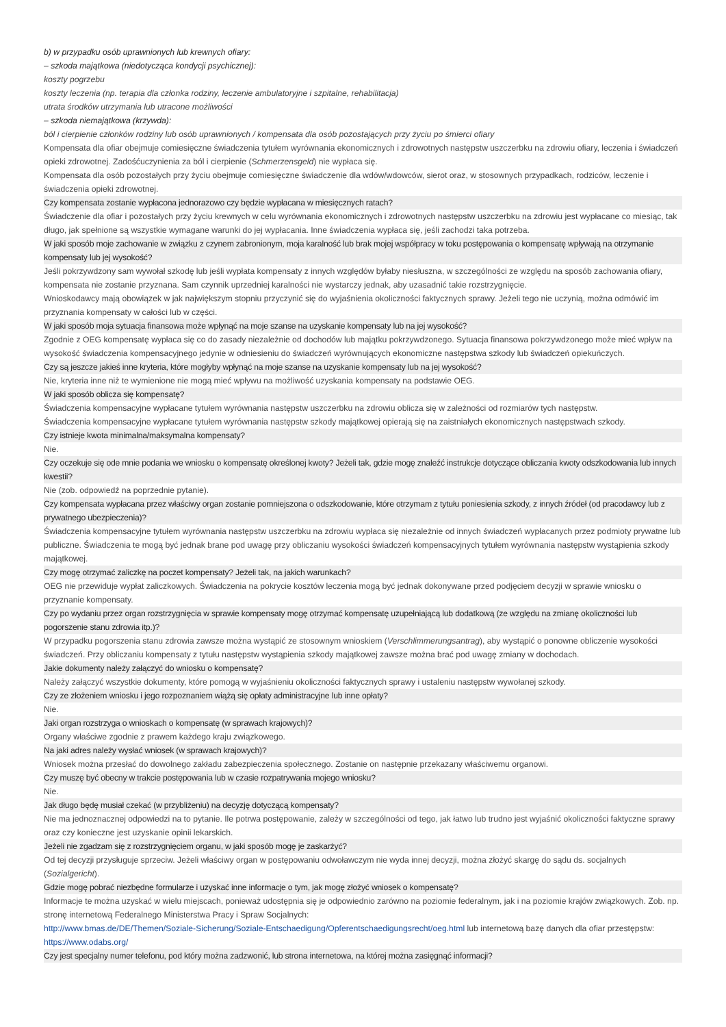b) w przypadku osób uprawnionych lub krewnych ofiary:
– szkoda majątkowa (niedotycząca kondycji psychicznej):
koszty pogrzebu
koszty leczenia (np. terapia dla członka rodziny, leczenie ambulatoryjne i szpitalne, rehabilitacja)
utrata środków utrzymania lub utracone możliwości
– szkoda niemajątkowa (krzywda):
ból i cierpienie członków rodziny lub osób uprawnionych / kompensata dla osób pozostających przy życiu po śmierci ofiary
Kompensata dla ofiar obejmuje comiesięczne świadczenia tytułem wyrównania ekonomicznych i zdrowotnych następstw uszczerbku na zdrowiu ofiary, leczenia i świadczeń opieki zdrowotnej. Zadośćuczynienia za ból i cierpienie (Schmerzensgeld) nie wypłaca się.
Kompensata dla osób pozostałych przy życiu obejmuje comiesięczne świadczenie dla wdów/wdowców, sierot oraz, w stosownych przypadkach, rodziców, leczenie i świadczenia opieki zdrowotnej.
Czy kompensata zostanie wypłacona jednorazowo czy będzie wypłacana w miesięcznych ratach?
Świadczenie dla ofiar i pozostałych przy życiu krewnych w celu wyrównania ekonomicznych i zdrowotnych następstw uszczerbku na zdrowiu jest wypłacane co miesiąc, tak długo, jak spełnione są wszystkie wymagane warunki do jej wypłacania. Inne świadczenia wypłaca się, jeśli zachodzi taka potrzeba.
W jaki sposób moje zachowanie w związku z czynem zabronionym, moja karalność lub brak mojej współpracy w toku postępowania o kompensatę wpływają na otrzymanie kompensaty lub jej wysokość?
Jeśli pokrzywdzony sam wywołał szkodę lub jeśli wypłata kompensaty z innych względów byłaby niesłuszna, w szczególności ze względu na sposób zachowania ofiary, kompensata nie zostanie przyznana. Sam czynnik uprzedniej karalności nie wystarczy jednak, aby uzasadnić takie rozstrzygnięcie.
Wnioskodawcy mają obowiązek w jak największym stopniu przyczynić się do wyjaśnienia okoliczności faktycznych sprawy. Jeżeli tego nie uczynią, można odmówić im przyznania kompensaty w całości lub w części.
W jaki sposób moja sytuacja finansowa może wpłynąć na moje szanse na uzyskanie kompensaty lub na jej wysokość?
Zgodnie z OEG kompensatę wypłaca się co do zasady niezależnie od dochodów lub majątku pokrzywdzonego. Sytuacja finansowa pokrzywdzonego może mieć wpływ na wysokość świadczenia kompensacyjnego jedynie w odniesieniu do świadczeń wyrównujących ekonomiczne następstwa szkody lub świadczeń opiekuńczych.
Czy są jeszcze jakieś inne kryteria, które mogłyby wpłynąć na moje szanse na uzyskanie kompensaty lub na jej wysokość?
Nie, kryteria inne niż te wymienione nie mogą mieć wpływu na możliwość uzyskania kompensaty na podstawie OEG.
W jaki sposób oblicza się kompensatę?
Świadczenia kompensacyjne wypłacane tytułem wyrównania następstw uszczerbku na zdrowiu oblicza się w zależności od rozmiarów tych następstw.
Świadczenia kompensacyjne wypłacane tytułem wyrównania następstw szkody majątkowej opierają się na zaistniałych ekonomicznych następstwach szkody.
Czy istnieje kwota minimalna/maksymalna kompensaty?
Nie.
Czy oczekuje się ode mnie podania we wniosku o kompensatę określonej kwoty? Jeżeli tak, gdzie mogę znaleźć instrukcje dotyczące obliczania kwoty odszkodowania lub innych kwestii?
Nie (zob. odpowiedź na poprzednie pytanie).
Czy kompensata wypłacana przez właściwy organ zostanie pomniejszona o odszkodowanie, które otrzymam z tytułu poniesienia szkody, z innych źródeł (od pracodawcy lub z prywatnego ubezpieczenia)?
Świadczenia kompensacyjne tytułem wyrównania następstw uszczerbku na zdrowiu wypłaca się niezależnie od innych świadczeń wypłacanych przez podmioty prywatne lub publiczne. Świadczenia te mogą być jednak brane pod uwagę przy obliczaniu wysokości świadczeń kompensacyjnych tytułem wyrównania następstw wystąpienia szkody majątkowej.
Czy mogę otrzymać zaliczkę na poczet kompensaty? Jeżeli tak, na jakich warunkach?
OEG nie przewiduje wypłat zaliczkowych. Świadczenia na pokrycie kosztów leczenia mogą być jednak dokonywane przed podjęciem decyzji w sprawie wniosku o przyznanie kompensaty.
Czy po wydaniu przez organ rozstrzygnięcia w sprawie kompensaty mogę otrzymać kompensatę uzupełniającą lub dodatkową (ze względu na zmianę okoliczności lub pogorszenie stanu zdrowia itp.)?
W przypadku pogorszenia stanu zdrowia zawsze można wystąpić ze stosownym wnioskiem (Verschlimmerungsantrag), aby wystąpić o ponowne obliczenie wysokości świadczeń. Przy obliczaniu kompensaty z tytułu następstw wystąpienia szkody majątkowej zawsze można brać pod uwagę zmiany w dochodach.
Jakie dokumenty należy załączyć do wniosku o kompensatę?
Należy załączyć wszystkie dokumenty, które pomogą w wyjaśnieniu okoliczności faktycznych sprawy i ustaleniu następstw wywołanej szkody.
Czy ze złożeniem wniosku i jego rozpoznaniem wiążą się opłaty administracyjne lub inne opłaty?
Nie.
Jaki organ rozstrzyga o wnioskach o kompensatę (w sprawach krajowych)?
Organy właściwe zgodnie z prawem każdego kraju związkowego.
Na jaki adres należy wysłać wniosek (w sprawach krajowych)?
Wniosek można przesłać do dowolnego zakładu zabezpieczenia społecznego. Zostanie on następnie przekazany właściwemu organowi.
Czy muszę być obecny w trakcie postępowania lub w czasie rozpatrywania mojego wniosku?
Nie.
Jak długo będę musiał czekać (w przybliżeniu) na decyzję dotyczącą kompensaty?
Nie ma jednoznacznej odpowiedzi na to pytanie. Ile potrwa postępowanie, zależy w szczególności od tego, jak łatwo lub trudno jest wyjaśnić okoliczności faktyczne sprawy oraz czy konieczne jest uzyskanie opinii lekarskich.
Jeżeli nie zgadzam się z rozstrzygnięciem organu, w jaki sposób mogę je zaskarżyć?
Od tej decyzji przysługuje sprzeciw. Jeżeli właściwy organ w postępowaniu odwoławczym nie wyda innej decyzji, można złożyć skargę do sądu ds. socjalnych (Sozialgericht).
Gdzie mogę pobrać niezbędne formularze i uzyskać inne informacje o tym, jak mogę złożyć wniosek o kompensatę?
Informacje te można uzyskać w wielu miejscach, ponieważ udostępnia się je odpowiednio zarówno na poziomie federalnym, jak i na poziomie krajów związkowych. Zob. np. stronę internetową Federalnego Ministerstwa Pracy i Spraw Socjalnych:
http://www.bmas.de/DE/Themen/Soziale-Sicherung/Soziale-Entschaedigung/Opferentschaedigungsrecht/oeg.html lub internetową bazę danych dla ofiar przestępstw: https://www.odabs.org/
Czy jest specjalny numer telefonu, pod który można zadzwonić, lub strona internetowa, na której można zasięgnąć informacji?